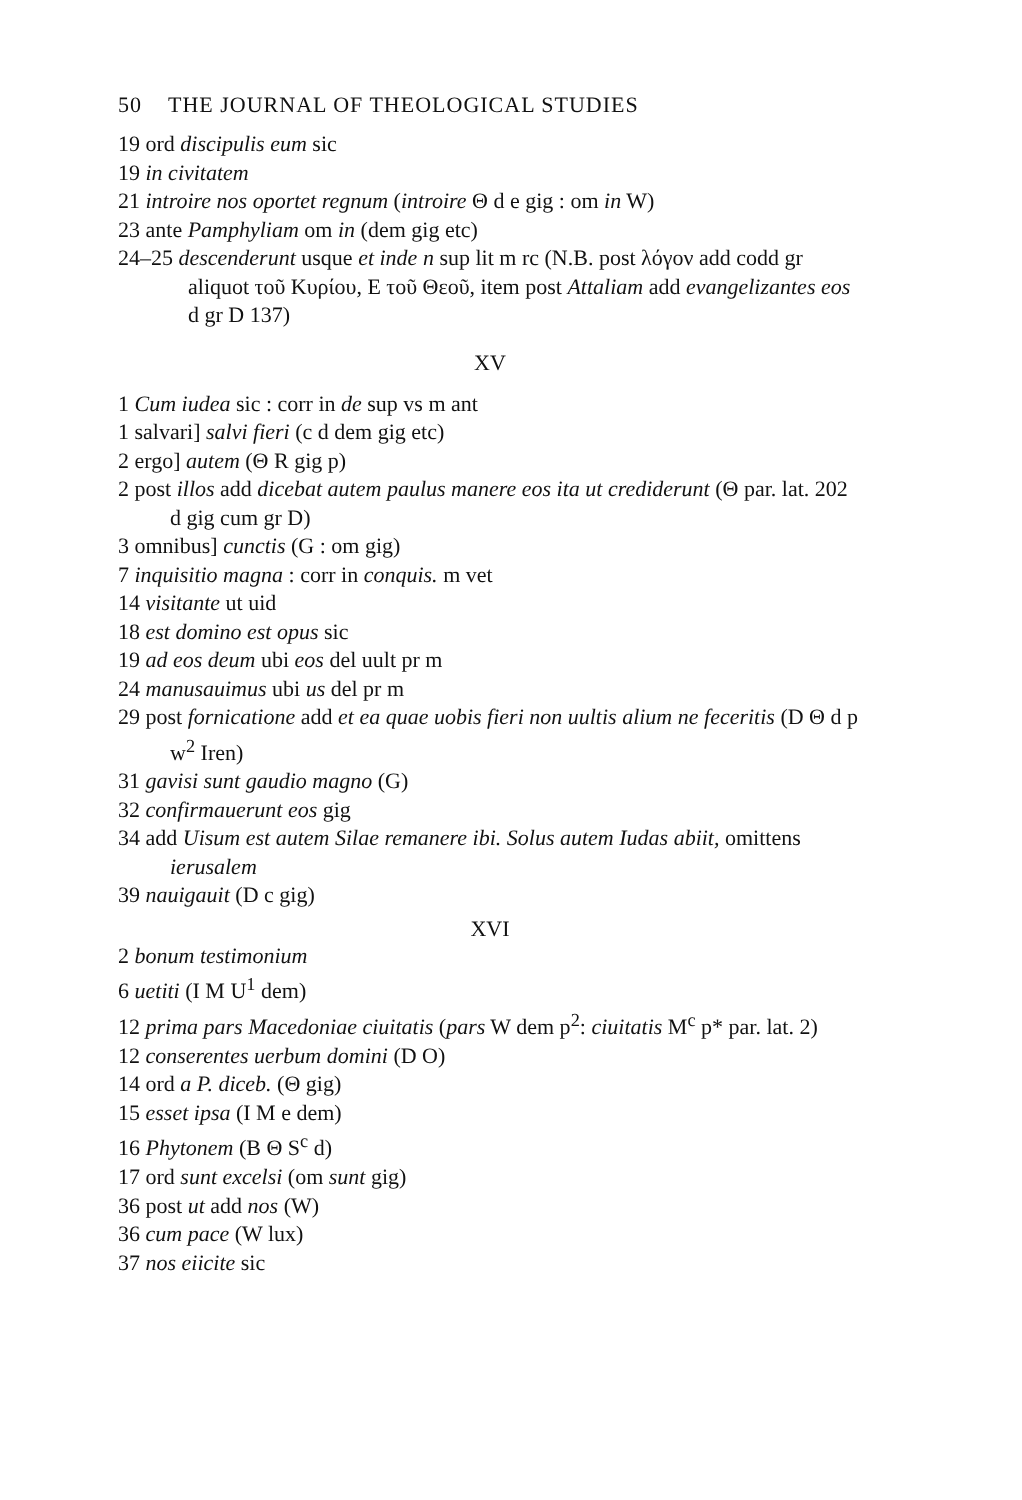50 THE JOURNAL OF THEOLOGICAL STUDIES
19 ord discipulis eum sic
19 in civitatem
21 introire nos oportet regnum (introire Θ d e gig : om in W)
23 ante Pamphyliam om in (dem gig etc)
24–25 descenderunt usque et inde n sup lit m rc (N.B. post λόγον add codd gr aliquot τοῦ Κυρίου, E τοῦ Θεοῦ, item post Attaliam add evangelizantes eos d gr D 137)
XV
1 Cum iudea sic : corr in de sup vs m ant
1 salvari] salvi fieri (c d dem gig etc)
2 ergo] autem (Θ R gig p)
2 post illos add dicebat autem paulus manere eos ita ut crediderunt (Θ par. lat. 202 d gig cum gr D)
3 omnibus] cunctis (G : om gig)
7 inquisitio magna : corr in conquis. m vet
14 visitante ut uid
18 est domino est opus sic
19 ad eos deum ubi eos del uult pr m
24 manusauimus ubi us del pr m
29 post fornicatione add et ea quae uobis fieri non uultis alium ne feceritis (D Θ d p w<sup>2</sup> Iren)
31 gavisi sunt gaudio magno (G)
32 confirmauerunt eos gig
34 add Uisum est autem Silae remanere ibi. Solus autem Iudas abiit, omittens ierusalem
39 nauigauit (D c gig)
XVI
2 bonum testimonium
6 uetiti (I M U<sup>1</sup> dem)
12 prima pars Macedoniae ciuitatis (pars W dem p<sup>2</sup>: ciuitatis M<sup>c</sup> p* par. lat. 2)
12 conserentes uerbum domini (D O)
14 ord a P. diceb. (Θ gig)
15 esset ipsa (I M e dem)
16 Phytonem (B Θ S<sup>c</sup> d)
17 ord sunt excelsi (om sunt gig)
36 post ut add nos (W)
36 cum pace (W lux)
37 nos eiicite sic